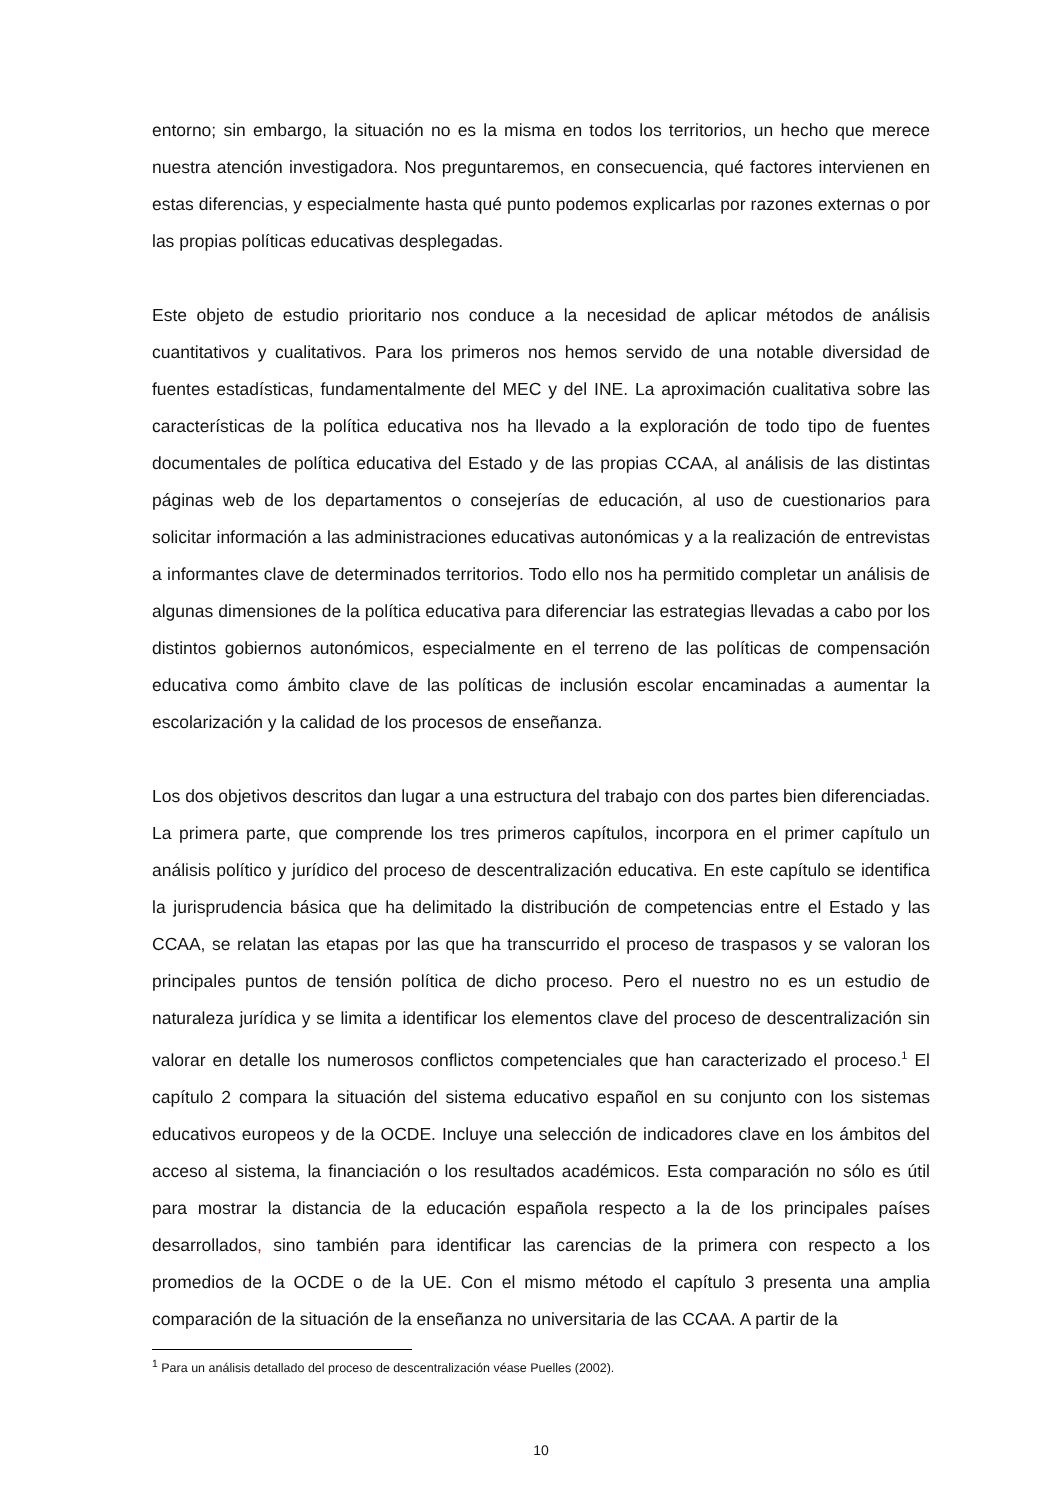entorno; sin embargo, la situación no es la misma en todos los territorios, un hecho que merece nuestra atención investigadora. Nos preguntaremos, en consecuencia, qué factores intervienen en estas diferencias, y especialmente hasta qué punto podemos explicarlas por razones externas o por las propias políticas educativas desplegadas.
Este objeto de estudio prioritario nos conduce a la necesidad de aplicar métodos de análisis cuantitativos y cualitativos. Para los primeros nos hemos servido de una notable diversidad de fuentes estadísticas, fundamentalmente del MEC y del INE. La aproximación cualitativa sobre las características de la política educativa nos ha llevado a la exploración de todo tipo de fuentes documentales de política educativa del Estado y de las propias CCAA, al análisis de las distintas páginas web de los departamentos o consejerías de educación, al uso de cuestionarios para solicitar información a las administraciones educativas autonómicas y a la realización de entrevistas a informantes clave de determinados territorios. Todo ello nos ha permitido completar un análisis de algunas dimensiones de la política educativa para diferenciar las estrategias llevadas a cabo por los distintos gobiernos autonómicos, especialmente en el terreno de las políticas de compensación educativa como ámbito clave de las políticas de inclusión escolar encaminadas a aumentar la escolarización y la calidad de los procesos de enseñanza.
Los dos objetivos descritos dan lugar a una estructura del trabajo con dos partes bien diferenciadas. La primera parte, que comprende los tres primeros capítulos, incorpora en el primer capítulo un análisis político y jurídico del proceso de descentralización educativa. En este capítulo se identifica la jurisprudencia básica que ha delimitado la distribución de competencias entre el Estado y las CCAA, se relatan las etapas por las que ha transcurrido el proceso de traspasos y se valoran los principales puntos de tensión política de dicho proceso. Pero el nuestro no es un estudio de naturaleza jurídica y se limita a identificar los elementos clave del proceso de descentralización sin valorar en detalle los numerosos conflictos competenciales que han caracterizado el proceso.<sup>1</sup> El capítulo 2 compara la situación del sistema educativo español en su conjunto con los sistemas educativos europeos y de la OCDE. Incluye una selección de indicadores clave en los ámbitos del acceso al sistema, la financiación o los resultados académicos. Esta comparación no sólo es útil para mostrar la distancia de la educación española respecto a la de los principales países desarrollados, sino también para identificar las carencias de la primera con respecto a los promedios de la OCDE o de la UE. Con el mismo método el capítulo 3 presenta una amplia comparación de la situación de la enseñanza no universitaria de las CCAA. A partir de la
<sup>1</sup> Para un análisis detallado del proceso de descentralización véase Puelles (2002).
10